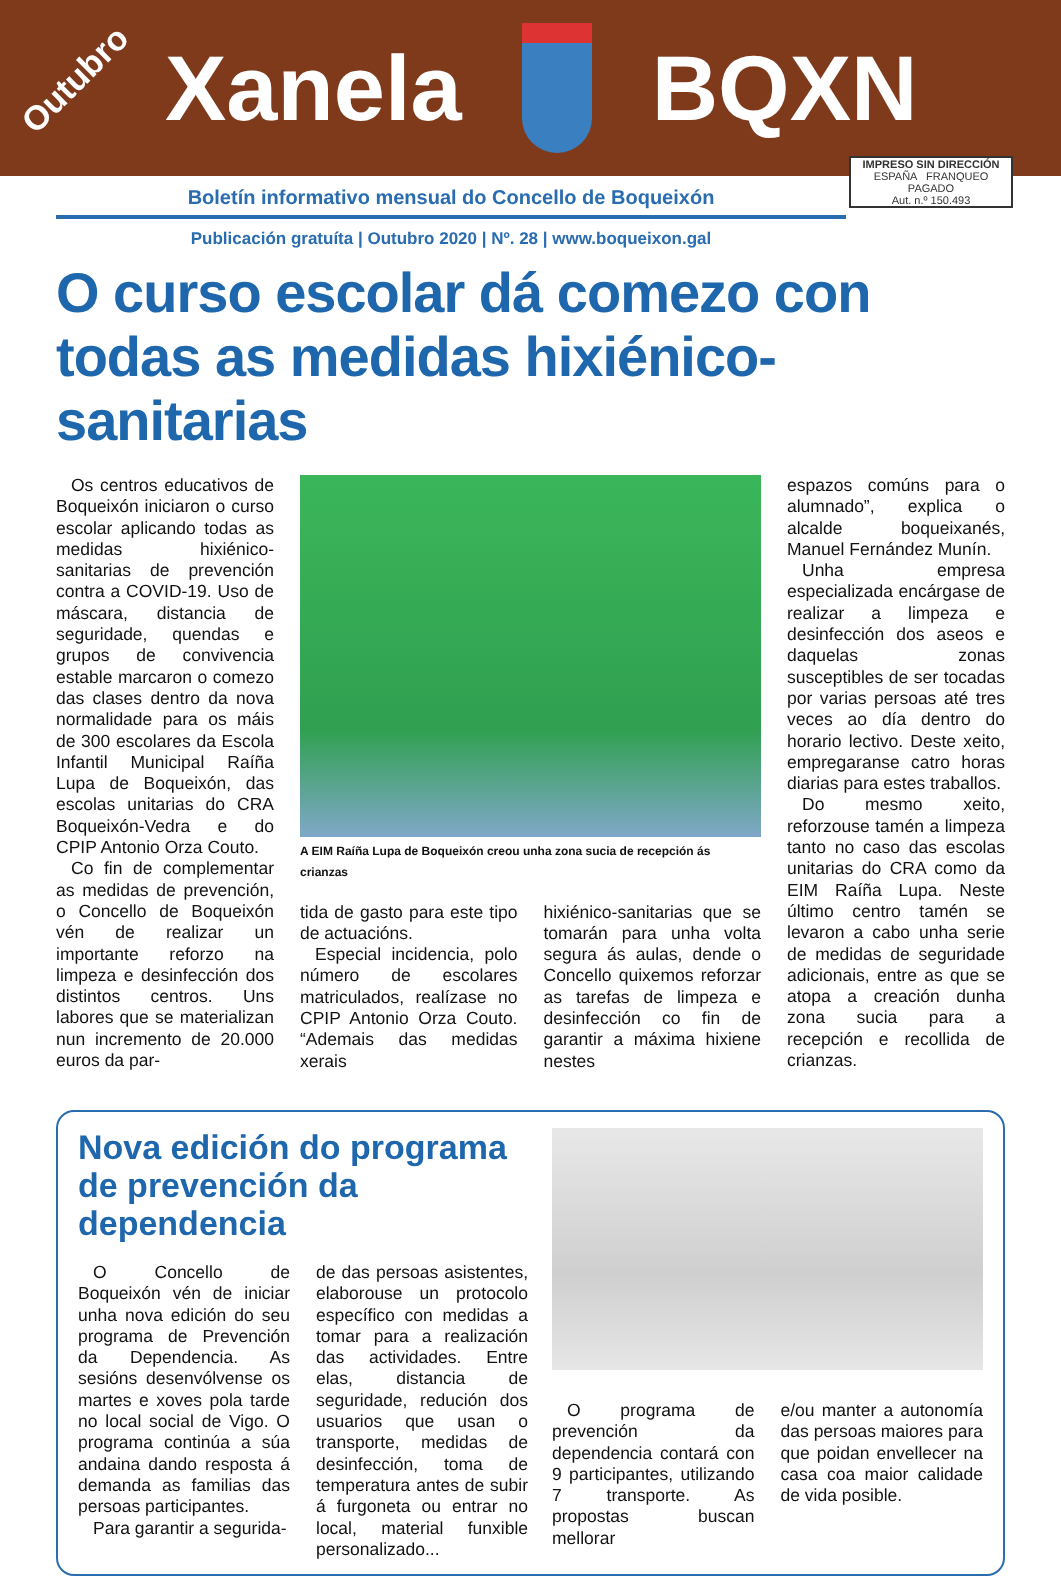Outubro Xanela BQXN
IMPRESO SIN DIRECCIÓN
ESPAÑA FRANQUEO PAGADO
Aut. n.º 150.493
Boletín informativo mensual do Concello de Boqueixón
Publicación gratuíta | Outubro 2020 | Nº. 28 | www.boqueixon.gal
O curso escolar dá comezo con todas as medidas hixiénico-sanitarias
Os centros educativos de Boqueixón iniciaron o curso escolar aplicando todas as medidas hixiénico-sanitarias de prevención contra a COVID-19. Uso de máscara, distancia de seguridade, quendas e grupos de convivencia estable marcaron o comezo das clases dentro da nova normalidade para os máis de 300 escolares da Escola Infantil Municipal Raíña Lupa de Boqueixón, das escolas unitarias do CRA Boqueixón-Vedra e do CPIP Antonio Orza Couto.
Co fin de complementar as medidas de prevención, o Concello de Boqueixón vén de realizar un importante reforzo na limpeza e desinfección dos distintos centros. Uns labores que se materializan nun incremento de 20.000 euros da par-
A EIM Raíña Lupa de Boqueixón creou unha zona sucia de recepción ás crianzas
tida de gasto para este tipo de actuacións.
Especial incidencia, polo número de escolares matriculados, realízase no CPIP Antonio Orza Couto. “Ademais das medidas xerais
hixiénico-sanitarias que se tomarán para unha volta segura ás aulas, dende o Concello quixemos reforzar as tarefas de limpeza e desinfección co fin de garantir a máxima hixiene nestes
espazos comúns para o alumnado”, explica o alcalde boqueixanés, Manuel Fernández Munín.
Unha empresa especializada encárgase de realizar a limpeza e desinfección dos aseos e daquelas zonas susceptibles de ser tocadas por varias persoas até tres veces ao día dentro do horario lectivo. Deste xeito, empregaranse catro horas diarias para estes traballos.
Do mesmo xeito, reforzouse tamén a limpeza tanto no caso das escolas unitarias do CRA como da EIM Raíña Lupa. Neste último centro tamén se levaron a cabo unha serie de medidas de seguridade adicionais, entre as que se atopa a creación dunha zona sucia para a recepción e recollida de crianzas.
Nova edición do programa de prevención da dependencia
O Concello de Boqueixón vén de iniciar unha nova edición do seu programa de Prevención da Dependencia. As sesións desenvólvense os martes e xoves pola tarde no local social de Vigo. O programa continúa a súa andaina dando resposta á demanda as familias das persoas participantes.
Para garantir a segurida-
de das persoas asistentes, elaborouse un protocolo específico con medidas a tomar para a realización das actividades. Entre elas, distancia de seguridade, redución dos usuarios que usan o transporte, medidas de desinfección, toma de temperatura antes de subir á furgoneta ou entrar no local, material funxible personalizado...
O programa de prevención da dependencia contará con 9 participantes, utilizando 7 transporte. As propostas buscan mellorar
e/ou manter a autonomía das persoas maiores para que poidan envellecer na casa coa maior calidade de vida posible.